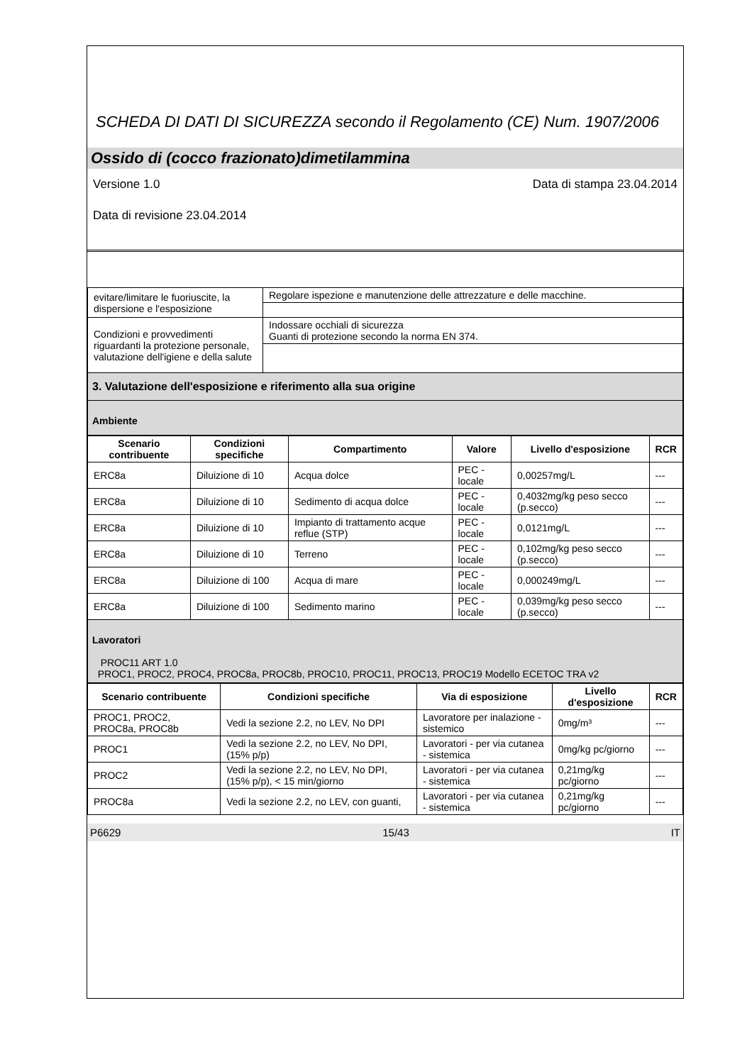SCHEDA DI DATI DI SICUREZZA secondo il Regolamento (CE) Num. 1907/2006
Ossido di (cocco frazionato)dimetilammina
Versione 1.0 Data di stampa 23.04.2014
Data di revisione 23.04.2014
| evitare/limitare le fuoriuscite, la dispersione e l'esposizione | Regolare ispezione e manutenzione delle attrezzature e delle macchine. |
| Condizioni e provvedimenti riguardanti la protezione personale, valutazione dell'igiene e della salute | Indossare occhiali di sicurezza Guanti di protezione secondo la norma EN 374. |
| 3. Valutazione dell'esposizione e riferimento alla sua origine | |
| Ambiente | |
| Scenario contribuente | Condizioni specifiche | Compartimento | Valore | Livello d'esposizione | RCR |
| --- | --- | --- | --- | --- | --- |
| ERC8a | Diluizione di 10 | Acqua dolce | PEC - locale | 0,00257mg/L | --- |
| ERC8a | Diluizione di 10 | Sedimento di acqua dolce | PEC - locale | 0,4032mg/kg peso secco (p.secco) | --- |
| ERC8a | Diluizione di 10 | Impianto di trattamento acque reflue (STP) | PEC - locale | 0,0121mg/L | --- |
| ERC8a | Diluizione di 10 | Terreno | PEC - locale | 0,102mg/kg peso secco (p.secco) | --- |
| ERC8a | Diluizione di 100 | Acqua di mare | PEC - locale | 0,000249mg/L | --- |
| ERC8a | Diluizione di 100 | Sedimento marino | PEC - locale | 0,039mg/kg peso secco (p.secco) | --- |
| Lavoratori PROC11 ART 1.0 PROC1, PROC2, PROC4, PROC8a, PROC8b, PROC10, PROC11, PROC13, PROC19 Modello ECETOC TRA v2 | | | | | |
| Scenario contribuente | Condizioni specifiche | Via di esposizione | Livello d'esposizione | RCR |
| --- | --- | --- | --- | --- |
| PROC1, PROC2, PROC8a, PROC8b | Vedi la sezione 2.2, no LEV, No DPI | Lavoratore per inalazione - sistemico | 0mg/m³ | --- |
| PROC1 | Vedi la sezione 2.2, no LEV, No DPI, (15% p/p) | Lavoratori - per via cutanea - sistemica | 0mg/kg pc/giorno | --- |
| PROC2 | Vedi la sezione 2.2, no LEV, No DPI, (15% p/p), < 15 min/giorno | Lavoratori - per via cutanea - sistemica | 0,21mg/kg pc/giorno | --- |
| PROC8a | Vedi la sezione 2.2, no LEV, con guanti, | Lavoratori - per via cutanea - sistemica | 0,21mg/kg pc/giorno | --- |
P6629 15/43 IT